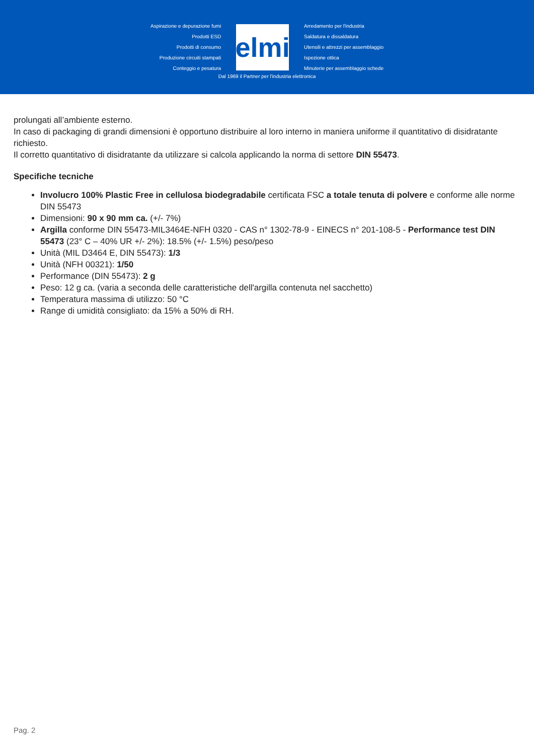Aspirazione e depurazione fumi
Prodotti ESD
Prodotti di consumo
Produzione circuiti stampati
Conteggio e pesatura
elmi
Arredamento per l'industria
Saldatura e dissaldatura
Utensili e attrezzi per assemblaggio
Ispezione ottica
Minuterie per assemblaggio schede
Dal 1969 il Partner per l'industria elettronica
prolungati all’ambiente esterno.
In caso di packaging di grandi dimensioni è opportuno distribuire al loro interno in maniera uniforme il quantitativo di disidratante richiesto.
Il corretto quantitativo di disidratante da utilizzare si calcola applicando la norma di settore DIN 55473.
Specifiche tecniche
Involucro 100% Plastic Free in cellulosa biodegradabile certificata FSC a totale tenuta di polvere e conforme alle norme DIN 55473
Dimensioni: 90 x 90 mm ca. (+/- 7%)
Argilla conforme DIN 55473-MIL3464E-NFH 0320 - CAS n° 1302-78-9 - EINECS n° 201-108-5 - Performance test DIN 55473 (23° C – 40% UR +/- 2%): 18.5% (+/- 1.5%) peso/peso
Unità (MIL D3464 E, DIN 55473): 1/3
Unità (NFH 00321): 1/50
Performance (DIN 55473): 2 g
Peso: 12 g ca. (varia a seconda delle caratteristiche dell'argilla contenuta nel sacchetto)
Temperatura massima di utilizzo: 50 °C
Range di umidità consigliato: da 15% a 50% di RH.
Pag. 2